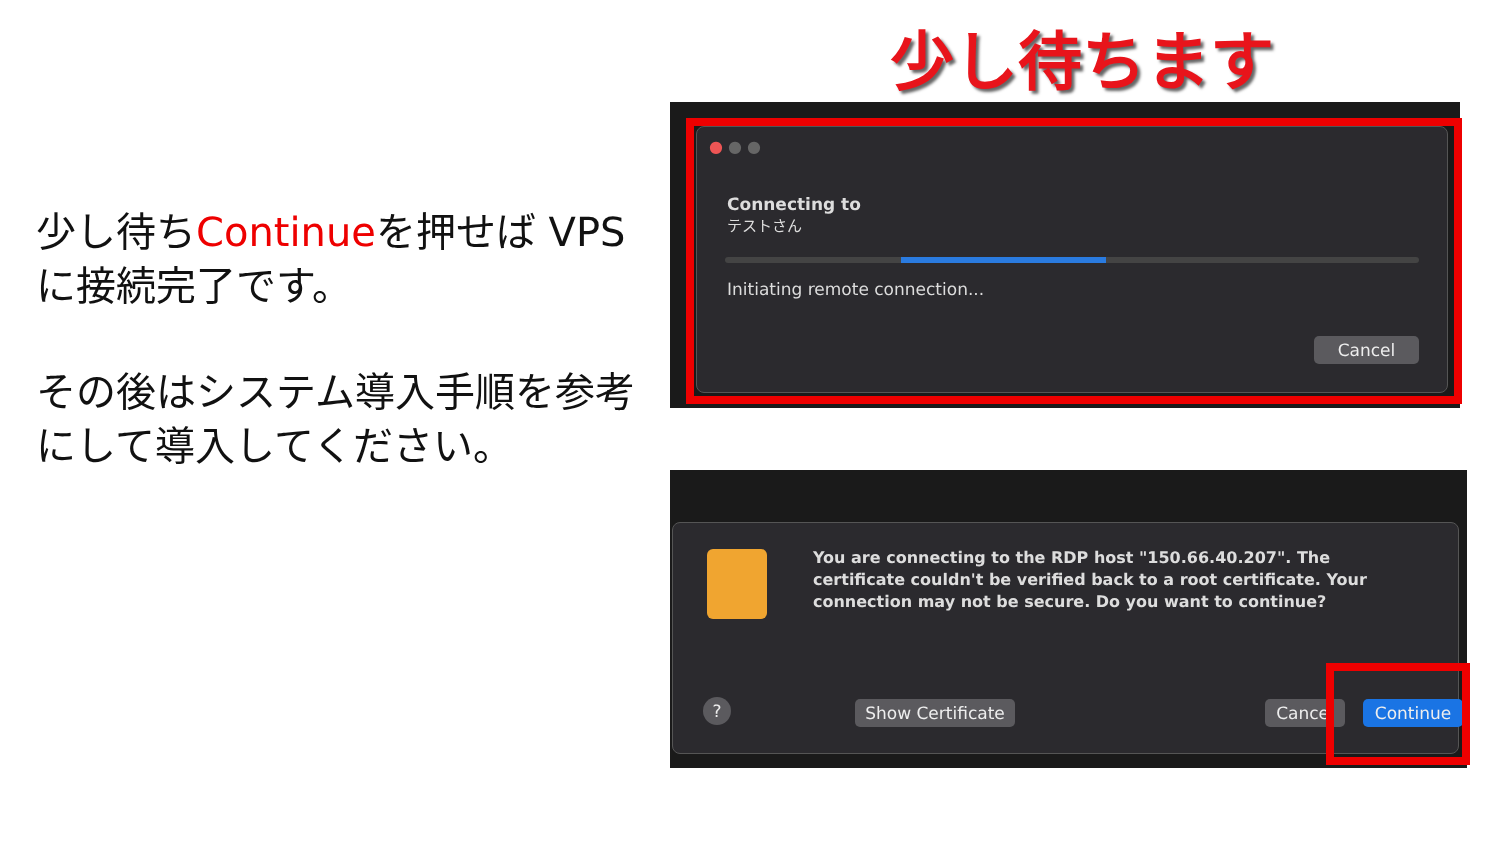少し待ちます
少し待ちContinueを押せば VPSに接続完了です。
その後はシステム導入手順を参考にして導入してください。
● ● ●
Connecting to
テストさん
Initiating remote connection...
Cancel
You are connecting to the RDP host "150.66.40.207". The certificate couldn't be verified back to a root certificate. Your connection may not be secure. Do you want to continue?
?
Show Certificate
Cancel Continue